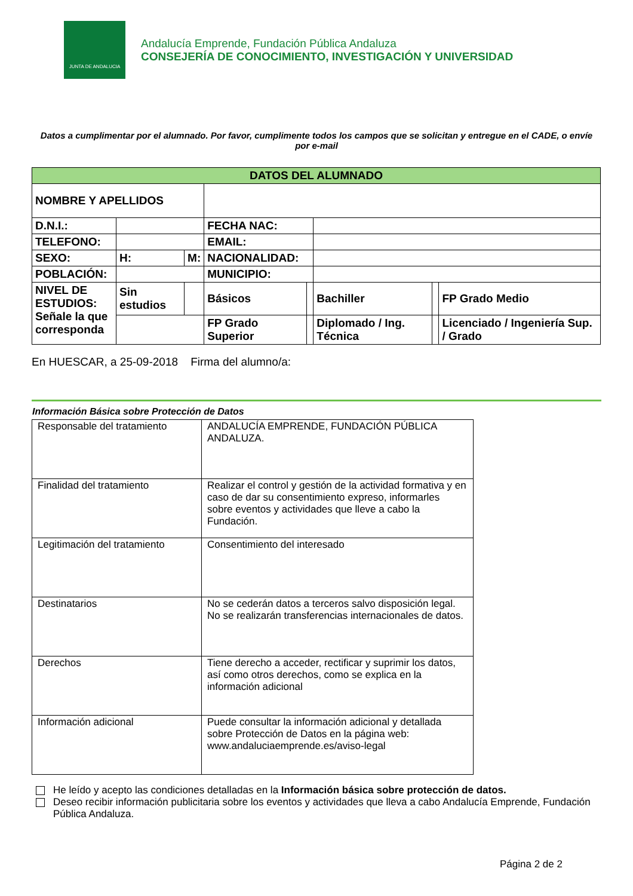JUNTA DE ANDALUCIA
Andalucía Emprende, Fundación Pública Andaluza
CONSEJERÍA DE CONOCIMIENTO, INVESTIGACIÓN Y UNIVERSIDAD
Datos a cumplimentar por el alumnado. Por favor, cumplimente todos los campos que se solicitan y entregue en el CADE, o envíe por e-mail
| DATOS DEL ALUMNADO | | | | | | | |
| NOMBRE Y APELLIDOS | | | | | | | |
| D.N.I.: | | | FECHA NAC: | | | | |
| TELEFONO: | | | EMAIL: | | | | |
| SEXO: | H: | M: | NACIONALIDAD: | | | | |
| POBLACIÓN: | | | MUNICIPIO: | | | | |
| NIVEL DE ESTUDIOS: Señale la que corresponda | Sin estudios | | Básicos | | Bachiller | | FP Grado Medio |
| | | | FP Grado Superior | | Diplomado / Ing. Técnica | | Licenciado / Ingeniería Sup. / Grado |
En HUESCAR, a 25-09-2018 Firma del alumno/a:
Información Básica sobre Protección de Datos
| Responsable del tratamiento | ANDALUCÍA EMPRENDE, FUNDACIÓN PÚBLICA ANDALUZA. |
| Finalidad del tratamiento | Realizar el control y gestión de la actividad formativa y en caso de dar su consentimiento expreso, informarles sobre eventos y actividades que lleve a cabo la Fundación. |
| Legitimación del tratamiento | Consentimiento del interesado |
| Destinatarios | No se cederán datos a terceros salvo disposición legal. No se realizarán transferencias internacionales de datos. |
| Derechos | Tiene derecho a acceder, rectificar y suprimir los datos, así como otros derechos, como se explica en la información adicional |
| Información adicional | Puede consultar la información adicional y detallada sobre Protección de Datos en la página web: www.andaluciaemprende.es/aviso-legal |
He leído y acepto las condiciones detalladas en la Información básica sobre protección de datos.
Deseo recibir información publicitaria sobre los eventos y actividades que lleva a cabo Andalucía Emprende, Fundación Pública Andaluza.
Página 2 de 2